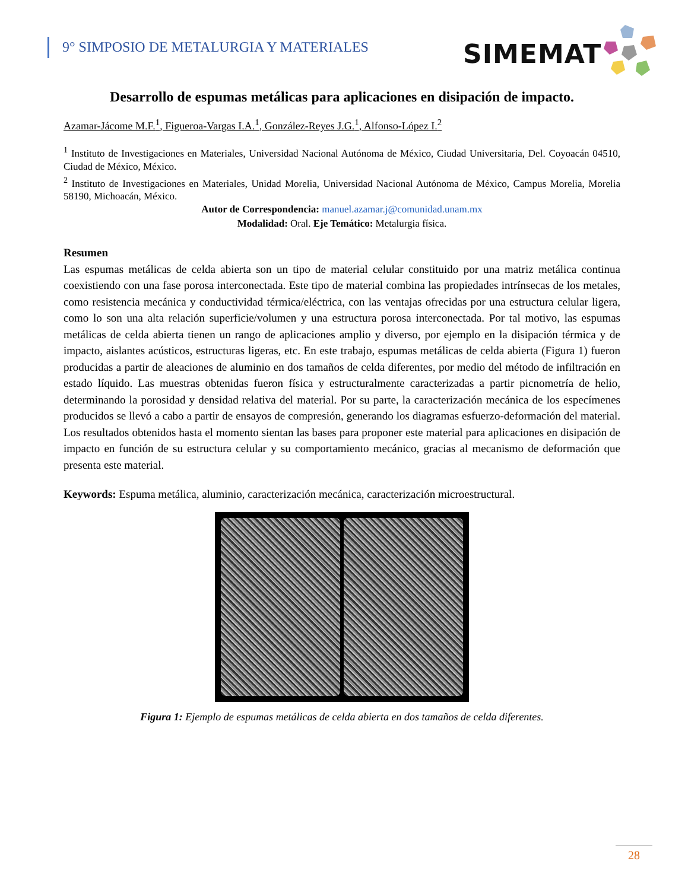9° SIMPOSIO DE METALURGIA Y MATERIALES
SIMEMAT
Desarrollo de espumas metálicas para aplicaciones en disipación de impacto.
Azamar-Jácome M.F.<sup>1</sup>, Figueroa-Vargas I.A.<sup>1</sup>, González-Reyes J.G.<sup>1</sup>, Alfonso-López I.<sup>2</sup>
<sup>1</sup> Instituto de Investigaciones en Materiales, Universidad Nacional Autónoma de México, Ciudad Universitaria, Del. Coyoacán 04510, Ciudad de México, México.
<sup>2</sup> Instituto de Investigaciones en Materiales, Unidad Morelia, Universidad Nacional Autónoma de México, Campus Morelia, Morelia 58190, Michoacán, México.
Autor de Correspondencia: manuel.azamar.j@comunidad.unam.mx
Modalidad: Oral. Eje Temático: Metalurgia física.
Resumen
Las espumas metálicas de celda abierta son un tipo de material celular constituido por una matriz metálica continua coexistiendo con una fase porosa interconectada. Este tipo de material combina las propiedades intrínsecas de los metales, como resistencia mecánica y conductividad térmica/eléctrica, con las ventajas ofrecidas por una estructura celular ligera, como lo son una alta relación superficie/volumen y una estructura porosa interconectada. Por tal motivo, las espumas metálicas de celda abierta tienen un rango de aplicaciones amplio y diverso, por ejemplo en la disipación térmica y de impacto, aislantes acústicos, estructuras ligeras, etc. En este trabajo, espumas metálicas de celda abierta (Figura 1) fueron producidas a partir de aleaciones de aluminio en dos tamaños de celda diferentes, por medio del método de infiltración en estado líquido. Las muestras obtenidas fueron física y estructuralmente caracterizadas a partir picnometría de helio, determinando la porosidad y densidad relativa del material. Por su parte, la caracterización mecánica de los especímenes producidos se llevó a cabo a partir de ensayos de compresión, generando los diagramas esfuerzo-deformación del material. Los resultados obtenidos hasta el momento sientan las bases para proponer este material para aplicaciones en disipación de impacto en función de su estructura celular y su comportamiento mecánico, gracias al mecanismo de deformación que presenta este material.
Keywords: Espuma metálica, aluminio, caracterización mecánica, caracterización microestructural.
Figura 1: Ejemplo de espumas metálicas de celda abierta en dos tamaños de celda diferentes.
28